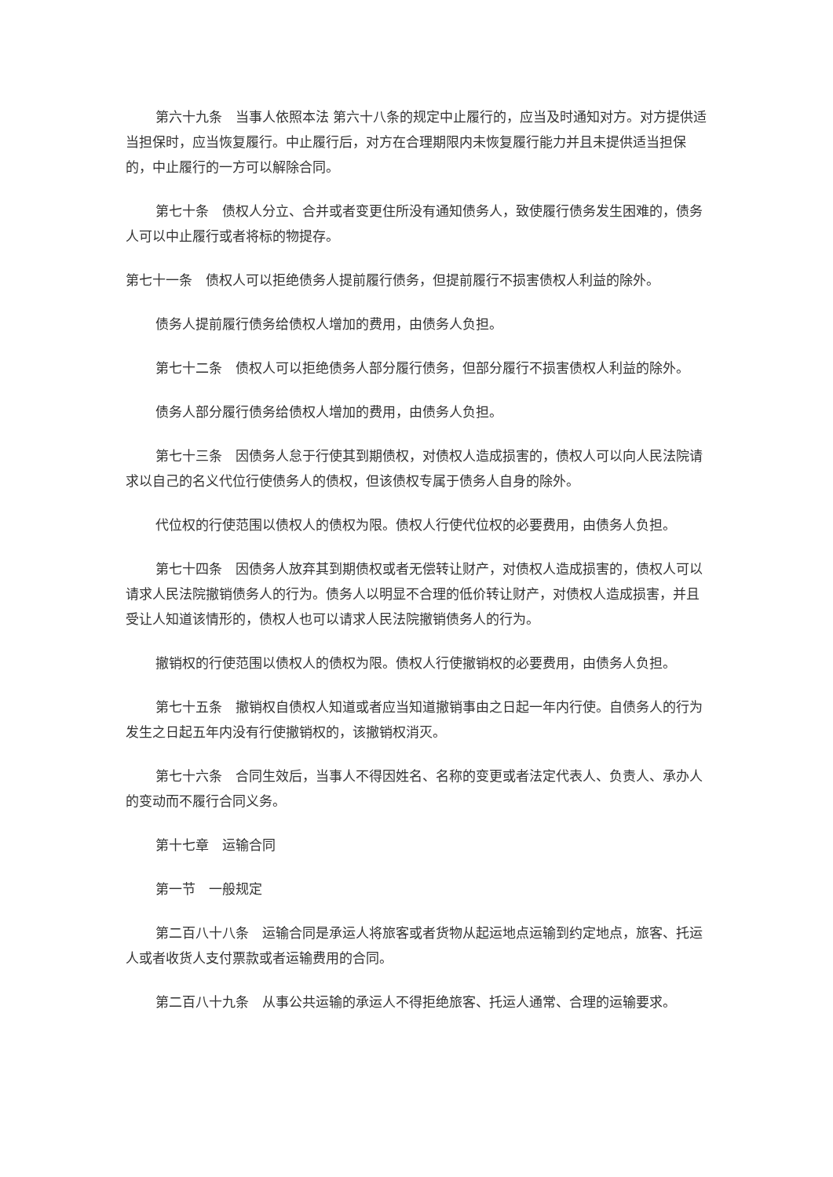第六十九条　当事人依照本法 第六十八条的规定中止履行的，应当及时通知对方。对方提供适当担保时，应当恢复履行。中止履行后，对方在合理期限内未恢复履行能力并且未提供适当担保的，中止履行的一方可以解除合同。
第七十条　债权人分立、合并或者变更住所没有通知债务人，致使履行债务发生困难的，债务人可以中止履行或者将标的物提存。
第七十一条　债权人可以拒绝债务人提前履行债务，但提前履行不损害债权人利益的除外。
债务人提前履行债务给债权人增加的费用，由债务人负担。
第七十二条　债权人可以拒绝债务人部分履行债务，但部分履行不损害债权人利益的除外。
债务人部分履行债务给债权人增加的费用，由债务人负担。
第七十三条　因债务人怠于行使其到期债权，对债权人造成损害的，债权人可以向人民法院请求以自己的名义代位行使债务人的债权，但该债权专属于债务人自身的除外。
代位权的行使范围以债权人的债权为限。债权人行使代位权的必要费用，由债务人负担。
第七十四条　因债务人放弃其到期债权或者无偿转让财产，对债权人造成损害的，债权人可以请求人民法院撤销债务人的行为。债务人以明显不合理的低价转让财产，对债权人造成损害，并且受让人知道该情形的，债权人也可以请求人民法院撤销债务人的行为。
撤销权的行使范围以债权人的债权为限。债权人行使撤销权的必要费用，由债务人负担。
第七十五条　撤销权自债权人知道或者应当知道撤销事由之日起一年内行使。自债务人的行为发生之日起五年内没有行使撤销权的，该撤销权消灭。
第七十六条　合同生效后，当事人不得因姓名、名称的变更或者法定代表人、负责人、承办人的变动而不履行合同义务。
第十七章　运输合同
第一节　一般规定
第二百八十八条　运输合同是承运人将旅客或者货物从起运地点运输到约定地点，旅客、托运人或者收货人支付票款或者运输费用的合同。
第二百八十九条　从事公共运输的承运人不得拒绝旅客、托运人通常、合理的运输要求。